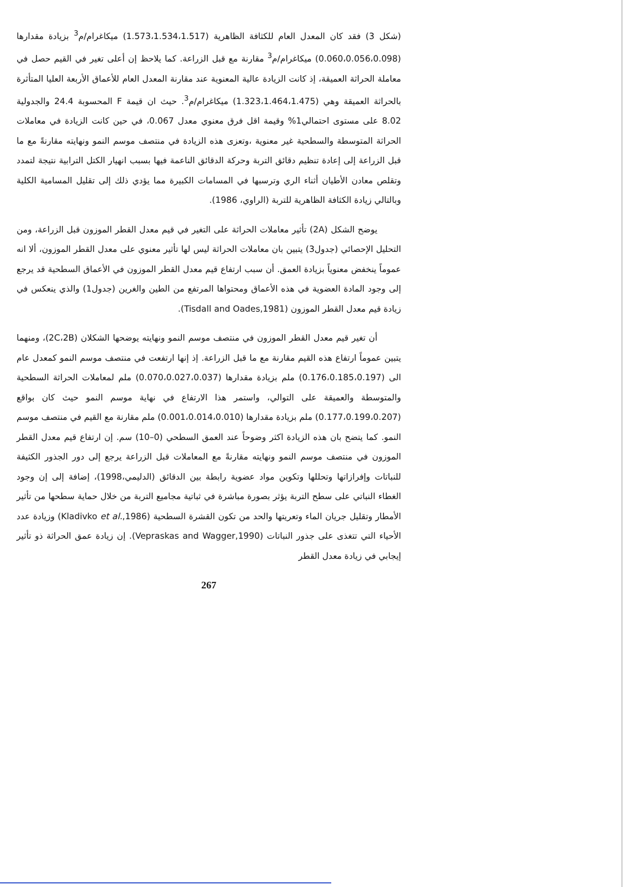(شكل 3) فقد كان المعدل العام للكثافة الظاهرية (1.573،1.534،1.517) ميكاغرام/م<sup>3</sup> بزيادة مقدارها (0.060،0.056،0.098) ميكاغرام/م<sup>3</sup> مقارنة مع قبل الزراعة. كما يلاحظ إن أعلى تغير في القيم حصل في معاملة الحراثة العميقة، إذ كانت الزيادة عالية المعنوية عند مقارنة المعدل العام للأعماق الأربعة العليا المتأثرة بالحراثة العميقة وهي (1.323،1.464،1.475) ميكاغرام/م<sup>3</sup>. حيث ان قيمة F المحسوبة 24.4 والجدولية 8.02 على مستوى احتمالي1% وقيمة اقل فرق معنوي معدل 0.067، في حين كانت الزيادة في معاملات الحراثة المتوسطة والسطحية غير معنوية ،وتعزى هذه الزيادة في منتصف موسم النمو ونهايته مقارنةً مع ما قبل الزراعة إلى إعادة تنظيم دقائق التربة وحركة الدقائق الناعمة فيها بسبب انهيار الكتل الترابية نتيجة لتمدد وتقلص معادن الأطيان أثناء الري وترسبها في المسامات الكبيرة مما يؤدي ذلك إلى تقليل المسامية الكلية وبالتالي زيادة الكثافة الظاهرية للتربة (الراوي، 1986).
يوضح الشكل (2A) تأثير معاملات الحراثة على التغير في قيم معدل القطر الموزون قبل الزراعة، ومن التحليل الإحصائي (جدول3) يتبين بان معاملات الحراثة ليس لها تأثير معنوي على معدل القطر الموزون، ألا انه عموماً ينخفض معنوياً بزيادة العمق. أن سبب ارتفاع قيم معدل القطر الموزون في الأعماق السطحية قد يرجع إلى وجود المادة العضوية في هذه الأعماق ومحتواها المرتفع من الطين والغرين (جدول1) والذي ينعكس في زيادة قيم معدل القطر الموزون (Tisdall and Oades,1981).
أن تغير قيم معدل القطر الموزون في منتصف موسم النمو ونهايته يوضحها الشكلان (2C،2B)، ومنهما يتبين عموماً ارتفاع هذه القيم مقارنة مع ما قبل الزراعة. إذ إنها ارتفعت في منتصف موسم النمو كمعدل عام الى (0.176،0.185،0.197) ملم بزيادة مقدارها (0.070،0.027،0.037) ملم لمعاملات الحراثة السطحية والمتوسطة والعميقة على التوالي، واستمر هذا الارتفاع في نهاية موسم النمو حيث كان بواقع (0.177،0.199،0.207) ملم بزيادة مقدارها (0.001،0.014،0.010) ملم مقارنة مع القيم في منتصف موسم النمو. كما يتضح بان هذه الزيادة اكثر وضوحاً عند العمق السطحي (0–10) سم. إن ارتفاع قيم معدل القطر الموزون في منتصف موسم النمو ونهايته مقارنةً مع المعاملات قبل الزراعة يرجع إلى دور الجذور الكثيفة للنباتات وإفرازاتها وتحللها وتكوين مواد عضوية رابطة بين الدقائق (الدليمي،1998)، إضافة إلى إن وجود الغطاء النباتي على سطح التربة يؤثر بصورة مباشرة في ثباتية مجاميع التربة من خلال حماية سطحها من تأثير الأمطار وتقليل جريان الماء وتعريتها والحد من تكون القشرة السطحية (Kladivko et al.,1986) وزيادة عدد الأحياء التي تتغذى على جذور النباتات (Vepraskas and Wagger,1990). إن زيادة عمق الحراثة ذو تأثير إيجابي في زيادة معدل القطر
267